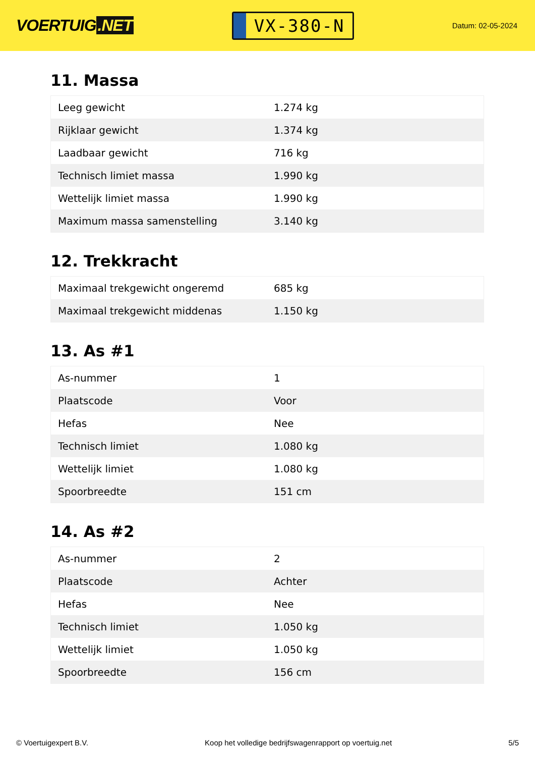VOERTUIG.NET
VX-380-N
Datum: 02-05-2024
11. Massa
| Leeg gewicht | 1.274 kg |
| Rijklaar gewicht | 1.374 kg |
| Laadbaar gewicht | 716 kg |
| Technisch limiet massa | 1.990 kg |
| Wettelijk limiet massa | 1.990 kg |
| Maximum massa samenstelling | 3.140 kg |
12. Trekkracht
| Maximaal trekgewicht ongeremd | 685 kg |
| Maximaal trekgewicht middenas | 1.150 kg |
13. As #1
| As-nummer | 1 |
| Plaatscode | Voor |
| Hefas | Nee |
| Technisch limiet | 1.080 kg |
| Wettelijk limiet | 1.080 kg |
| Spoorbreedte | 151 cm |
14. As #2
| As-nummer | 2 |
| Plaatscode | Achter |
| Hefas | Nee |
| Technisch limiet | 1.050 kg |
| Wettelijk limiet | 1.050 kg |
| Spoorbreedte | 156 cm |
© Voertuigexpert B.V. Koop het volledige bedrijfswagenrapport op voertuig.net 5/5